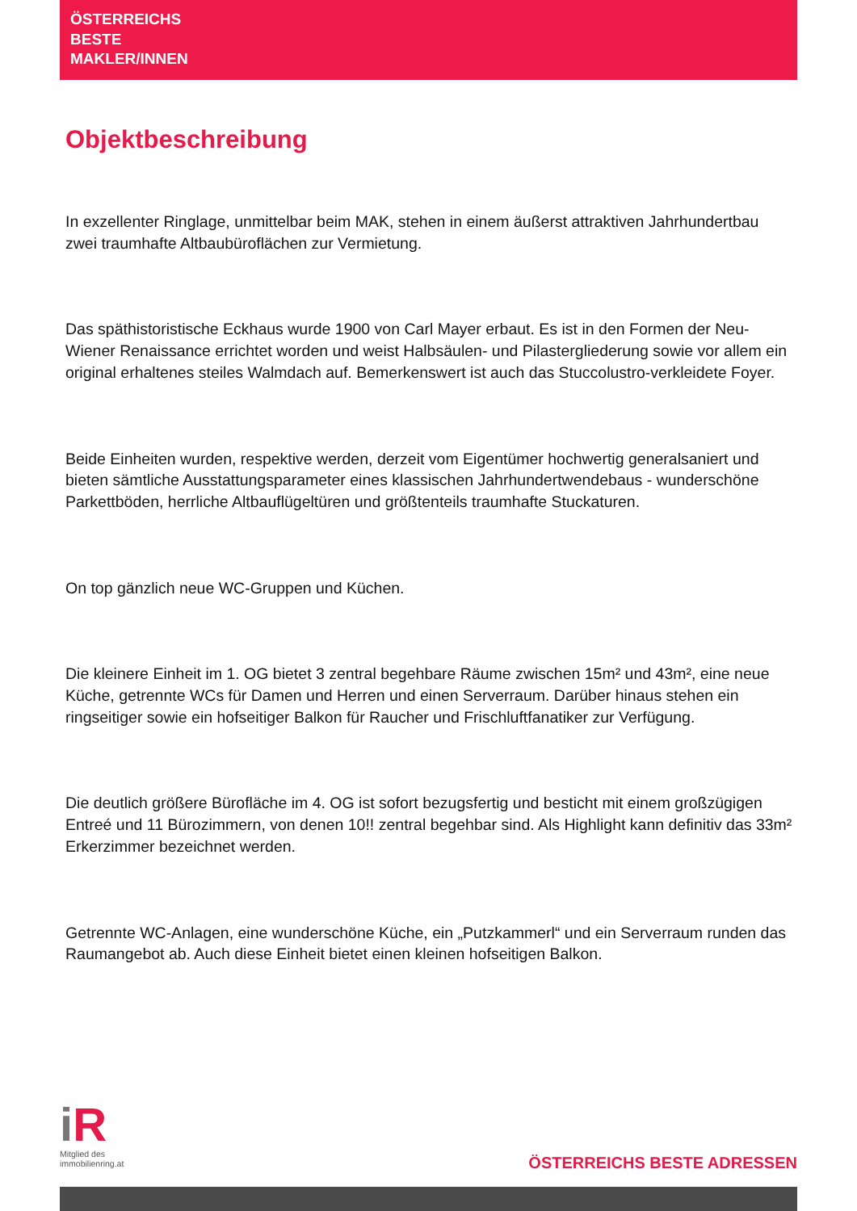ÖSTERREICHS
BESTE
MAKLER/INNEN
Objektbeschreibung
In exzellenter Ringlage, unmittelbar beim MAK, stehen in einem äußerst attraktiven Jahrhundertbau zwei traumhafte Altbaubüroflächen zur Vermietung.
Das späthistoristische Eckhaus wurde 1900 von Carl Mayer erbaut. Es ist in den Formen der Neu-Wiener Renaissance errichtet worden und weist Halbsäulen- und Pilastergliederung sowie vor allem ein original erhaltenes steiles Walmdach auf. Bemerkenswert ist auch das Stuccolustro-verkleidete Foyer.
Beide Einheiten wurden, respektive werden, derzeit vom Eigentümer hochwertig generalsaniert und bieten sämtliche Ausstattungsparameter eines klassischen Jahrhundertwendebaus - wunderschöne Parkettböden, herrliche Altbauflügeltüren und größtenteils traumhafte Stuckaturen.
On top gänzlich neue WC-Gruppen und Küchen.
Die kleinere Einheit im 1. OG bietet 3 zentral begehbare Räume zwischen 15m² und 43m², eine neue Küche, getrennte WCs für Damen und Herren und einen Serverraum. Darüber hinaus stehen ein ringseitiger sowie ein hofseitiger Balkon für Raucher und Frischluftfanatiker zur Verfügung.
Die deutlich größere Bürofläche im 4. OG ist sofort bezugsfertig und besticht mit einem großzügigen Entreé und 11 Bürozimmern, von denen 10!! zentral begehbar sind. Als Highlight kann definitiv das 33m² Erkerzimmer bezeichnet werden.
Getrennte WC-Anlagen, eine wunderschöne Küche, ein „Putzkammerl“ und ein Serverraum runden das Raumangebot ab. Auch diese Einheit bietet einen kleinen hofseitigen Balkon.
i R
Mitglied des
immobilienring.at
ÖSTERREICHS BESTE ADRESSEN